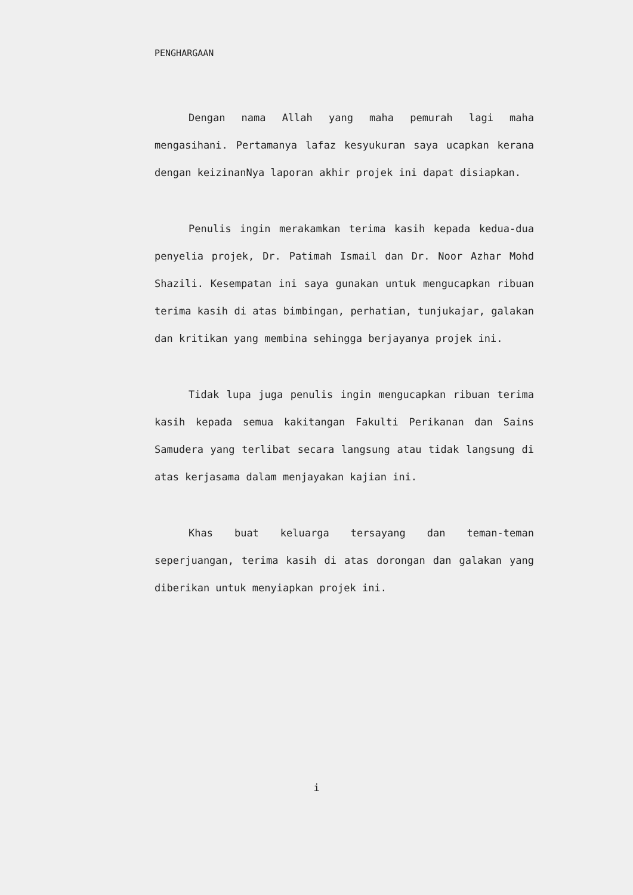PENGHARGAAN
Dengan nama Allah yang maha pemurah lagi maha mengasihani. Pertamanya lafaz kesyukuran saya ucapkan kerana dengan keizinanNya laporan akhir projek ini dapat disiapkan.
Penulis ingin merakamkan terima kasih kepada kedua-dua penyelia projek, Dr. Patimah Ismail dan Dr. Noor Azhar Mohd Shazili. Kesempatan ini saya gunakan untuk mengucapkan ribuan terima kasih di atas bimbingan, perhatian, tunjukajar, galakan dan kritikan yang membina sehingga berjayanya projek ini.
Tidak lupa juga penulis ingin mengucapkan ribuan terima kasih kepada semua kakitangan Fakulti Perikanan dan Sains Samudera yang terlibat secara langsung atau tidak langsung di atas kerjasama dalam menjayakan kajian ini.
Khas buat keluarga tersayang dan teman-teman seperjuangan, terima kasih di atas dorongan dan galakan yang diberikan untuk menyiapkan projek ini.
i